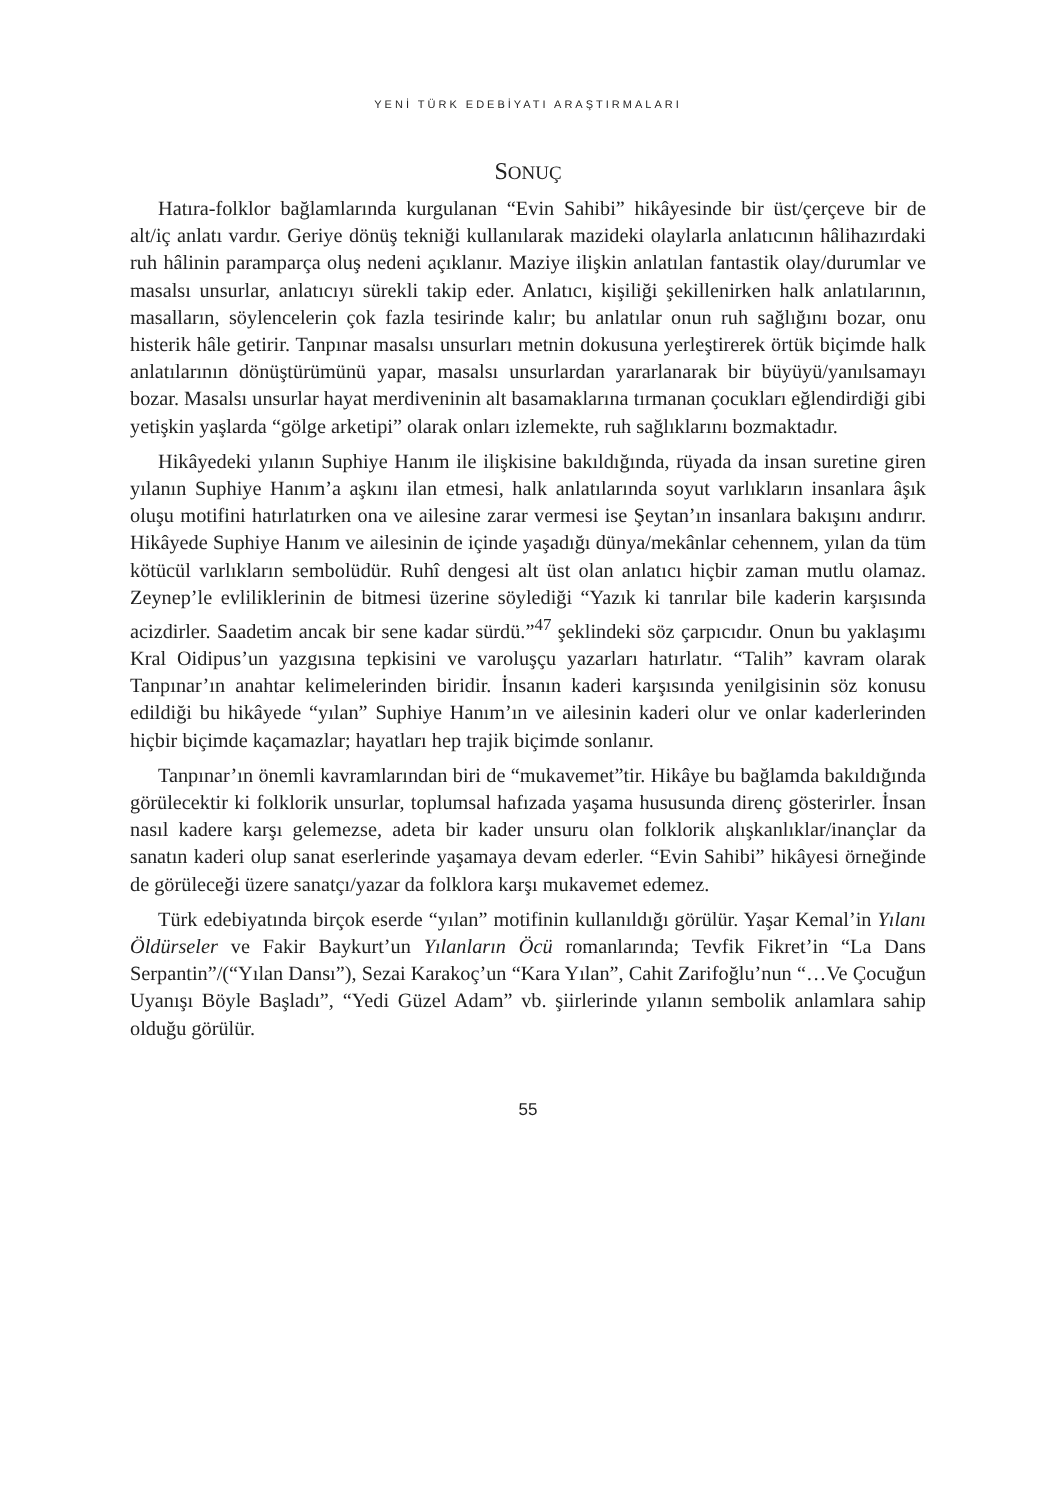YENİ TÜRK EDEBİYATI ARAŞTIRMALARI
SONUÇ
Hatıra-folklor bağlamlarında kurgulanan “Evin Sahibi” hikâyesinde bir üst/çerçeve bir de alt/iç anlatı vardır. Geriye dönüş tekniği kullanılarak mazideki olaylarla anlatıcının hâlihazırdaki ruh hâlinin paramparça oluş nedeni açıklanır. Maziye ilişkin anlatılan fantastik olay/durumlar ve masalsı unsurlar, anlatıcıyı sürekli takip eder. Anlatıcı, kişiliği şekillenirken halk anlatılarının, masalların, söylencelerin çok fazla tesirinde kalır; bu anlatılar onun ruh sağlığını bozar, onu histerik hâle getirir. Tanpınar masalsı unsurları metnin dokusuna yerleştirerek örtük biçimde halk anlatılarının dönüştürümünü yapar, masalsı unsurlardan yararlanarak bir büyüyü/yanılsamayı bozar. Masalsı unsurlar hayat merdiveninin alt basamaklarına tırmanan çocukları eğlendirdiği gibi yetişkin yaşlarda “gölge arketipi” olarak onları izlemekte, ruh sağlıklarını bozmaktadır.
Hikâyedeki yılanın Suphiye Hanım ile ilişkisine bakıldığında, rüyada da insan suretine giren yılanın Suphiye Hanım’a aşkını ilan etmesi, halk anlatılarında soyut varlıkların insanlara âşık oluşu motifini hatırlatırken ona ve ailesine zarar vermesi ise Şeytan’ın insanlara bakışını andırır. Hikâyede Suphiye Hanım ve ailesinin de içinde yaşadığı dünya/mekânlar cehennem, yılan da tüm kötücül varlıkların sembolüdür. Ruhî dengesi alt üst olan anlatıcı hiçbir zaman mutlu olamaz. Zeynep’le evliliklerinin de bitmesi üzerine söylediği “Yazık ki tanrılar bile kaderin karşısında acizdirler. Saadetim ancak bir sene kadar sürdü.”<sup>47</sup> şeklindeki söz çarpıcıdır. Onun bu yaklaşımı Kral Oidipus’un yazgısına tepkisini ve varoluşçu yazarları hatırlatır. “Talih” kavram olarak Tanpınar’ın anahtar kelimelerinden biridir. İnsanın kaderi karşısında yenilgisinin söz konusu edildiği bu hikâyede “yılan” Suphiye Hanım’ın ve ailesinin kaderi olur ve onlar kaderlerinden hiçbir biçimde kaçamazlar; hayatları hep trajik biçimde sonlanır.
Tanpınar’ın önemli kavramlarından biri de “mukavemet”tir. Hikâye bu bağlamda bakıldığında görülecektir ki folklorik unsurlar, toplumsal hafızada yaşama hususunda direnç gösterirler. İnsan nasıl kadere karşı gelemezse, adeta bir kader unsuru olan folklorik alışkanlıklar/inançlar da sanatın kaderi olup sanat eserlerinde yaşamaya devam ederler. “Evin Sahibi” hikâyesi örneğinde de görüleceği üzere sanatçı/yazar da folklora karşı mukavemet edemez.
Türk edebiyatında birçok eserde “yılan” motifinin kullanıldığı görülür. Yaşar Kemal’in Yılanı Öldürseler ve Fakir Baykurt’un Yılanların Öcü romanlarında; Tevfik Fikret’in “La Dans Serpantin”/(“Yılan Dansı”), Sezai Karakoç’un “Kara Yılan”, Cahit Zarifoğlu’nun “…Ve Çocuğun Uyanışı Böyle Başladı”, “Yedi Güzel Adam” vb. şiirlerinde yılanın sembolik anlamlara sahip olduğu görülür.
55